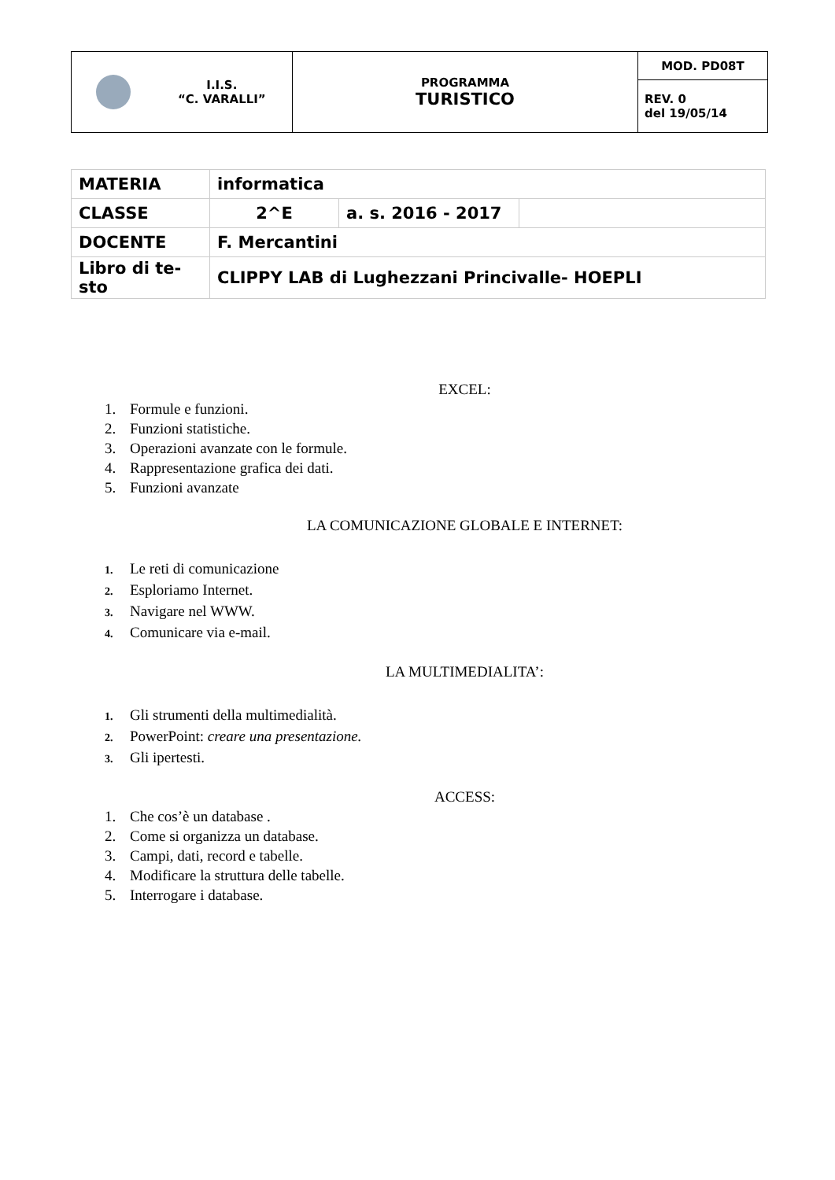| I.I.S. “C. VARALLI” | PROGRAMMA TURISTICO | MOD. PD08T |
| | | REV. 0 del 19/05/14 |
| MATERIA | informatica | | |
| CLASSE | 2^E | a. s. 2016 - 2017 | |
| DOCENTE | F. Mercantini | | |
| Libro di te- sto | CLIPPY LAB di Lughezzani Princivalle- HOEPLI | | |
EXCEL:
1. Formule e funzioni.
2. Funzioni statistiche.
3. Operazioni avanzate con le formule.
4. Rappresentazione grafica dei dati.
5. Funzioni avanzate
LA COMUNICAZIONE GLOBALE E INTERNET:
1. Le reti di comunicazione
2. Esploriamo Internet.
3. Navigare nel WWW.
4. Comunicare via e-mail.
LA MULTIMEDIALITA’:
1. Gli strumenti della multimedialità.
2. PowerPoint: creare una presentazione.
3. Gli ipertesti.
ACCESS:
1. Che cos’è un database .
2. Come si organizza un database.
3. Campi, dati, record e tabelle.
4. Modificare la struttura delle tabelle.
5. Interrogare i database.